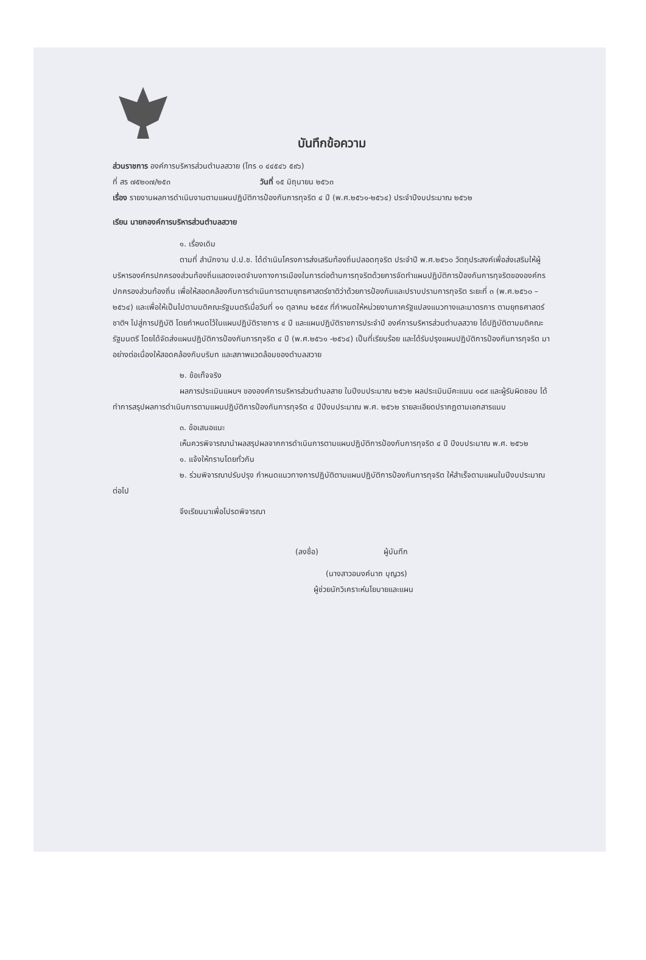บันทึกข้อความ
ส่วนราชการ องค์การบริหารส่วนตำบลสวาย (โทร ๐ ๔๔๕๔๖ ๕๙๖)
ที่ สร ๗๕๒๐๗/๒๕๓ วันที่ ๑๕ มิถุนายน ๒๕๖๓
เรื่อง รายงานผลการดำเนินงานตามแผนปฏิบัติการป้องกันการทุจริต ๔ ปี (พ.ศ.๒๕๖๑-๒๕๖๔) ประจำปีงบประมาณ ๒๕๖๒
เรียน นายกองค์การบริหารส่วนตำบลสวาย
๑. เรื่องเดิม
ตามที่ สำนักงาน ป.ป.ช. ได้ดำเนินโครงการส่งเสริมท้องถิ่นปลอดทุจริต ประจำปี พ.ศ.๒๕๖๐ วัตถุประสงค์เพื่อส่งเสริมให้ผู้บริหารองค์กรปกครองส่วนท้องถิ่นแสดงเจตจำนงทางการเมืองในการต่อต้านการทุจริตด้วยการจัดทำแผนปฏิบัติการป้องกันการทุจริตขององค์กรปกครองส่วนท้องถิ่น เพื่อให้สอดคล้องกับการดำเนินการตามยุทธศาสตร์ชาติว่าด้วยการป้องกันและปราบปรามการทุจริต ระยะที่ ๓ (พ.ศ.๒๕๖๐ – ๒๕๖๔) และเพื่อให้เป็นไปตามมติคณะรัฐมนตรีเมื่อวันที่ ๑๑ ตุลาคม ๒๕๕๙ ที่กำหนดให้หน่วยงานภาครัฐแปลงแนวทางและมาตรการ ตามยุทธศาสตร์ชาติฯ ไปสู่การปฏิบัติ โดยกำหนดไว้ในแผนปฏิบัติราชการ ๔ ปี และแผนปฏิบัติราชการประจำปี องค์การบริหารส่วนตำบลสวาย ได้ปฏิบัติตามมติคณะรัฐมนตรี โดยได้จัดส่งแผนปฏิบัติการป้องกันการทุจริต ๔ ปี (พ.ศ.๒๕๖๑ -๒๕๖๔) เป็นที่เรียบร้อย และได้รับปรุงแผนปฏิบัติการป้องกันการทุจริต มาอย่างต่อเนื่องให้สอดคล้องกับบริบท และสภาพแวดล้อมของตำบลสวาย
๒. ข้อเท็จจริง
ผลการประเมินแผนฯ ขององค์การบริหารส่วนตำบลสาย ในปีงบประมาณ ๒๕๖๒ ผลประเมินมีคะแนน ๑๘๙ และผู้รับผิดชอบ ได้ทำการสรุปผลการดำเนินการตามแผนปฏิบัติการป้องกันการทุจริต ๔ ปีปีงบประมาณ พ.ศ. ๒๕๖๒ รายละเอียดปรากฏตามเอกสารแนบ
๓. ข้อเสนอแนะ
เห็นควรพิจารณานำผลสรุปผลจากการดำเนินการตามแผนปฏิบัติการป้องกันการทุจริต ๔ ปี ปีงบประมาณ พ.ศ. ๒๕๖๒
๑. แจ้งให้ทราบโดยทั่วกัน
๒. ร่วมพิจารณาปรับปรุง กำหนดแนวทางการปฏิบัติตามแผนปฏิบัติการป้องกันการทุจริต ให้สำเร็จตามแผนในปีงบประมาณต่อไป
จึงเรียนมาเพื่อโปรดพิจารณา
(ลงชื่อ) ผู้บันทึก
(นางสาวอนงค์นาถ บุญวร)
ผู้ช่วยนักวิเคราะห์นโยบายและแผน